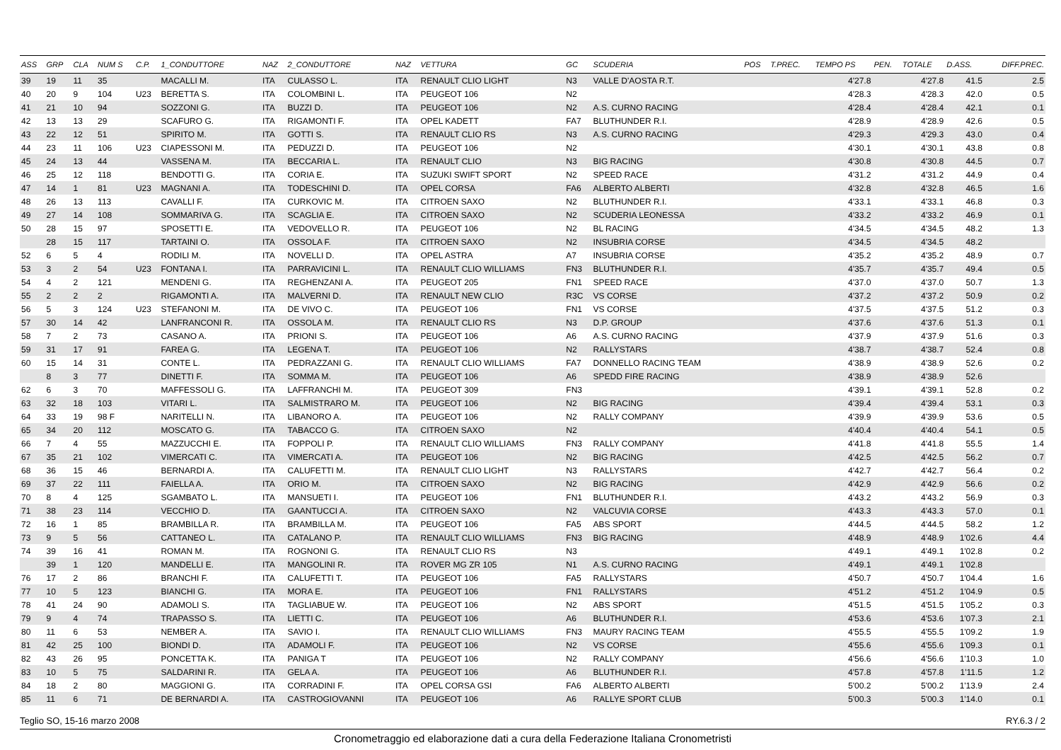| ASS | GRP | CLA | NUM S | C.P. | 1_CONDUTTORE | NAZ | 2_CONDUTTORE | NAZ | VETTURA | GC | SCUDERIA | POS | T.PREC. | TEMPO PS | PEN. | TOTALE | D.ASS. | DIFF.PREC. |
| --- | --- | --- | --- | --- | --- | --- | --- | --- | --- | --- | --- | --- | --- | --- | --- | --- | --- | --- |
| 39 | 19 | 11 | 35 | | MACALLI M. | ITA | CULASSO L. | ITA | RENAULT CLIO LIGHT | N3 | VALLE D'AOSTA R.T. | | | 4'27.8 | | 4'27.8 | 41.5 | 2.5 |
| 40 | 20 | 9 | 104 | U23 | BERETTA S. | ITA | COLOMBINI L. | ITA | PEUGEOT 106 | N2 | | | | 4'28.3 | | 4'28.3 | 42.0 | 0.5 |
| 41 | 21 | 10 | 94 | | SOZZONI G. | ITA | BUZZI D. | ITA | PEUGEOT 106 | N2 | A.S. CURNO RACING | | | 4'28.4 | | 4'28.4 | 42.1 | 0.1 |
| 42 | 13 | 13 | 29 | | SCAFURO G. | ITA | RIGAMONTI F. | ITA | OPEL KADETT | FA7 | BLUTHUNDER R.I. | | | 4'28.9 | | 4'28.9 | 42.6 | 0.5 |
| 43 | 22 | 12 | 51 | | SPIRITO M. | ITA | GOTTI S. | ITA | RENAULT CLIO RS | N3 | A.S. CURNO RACING | | | 4'29.3 | | 4'29.3 | 43.0 | 0.4 |
| 44 | 23 | 11 | 106 | U23 | CIAPESSONI M. | ITA | PEDUZZI D. | ITA | PEUGEOT 106 | N2 | | | | 4'30.1 | | 4'30.1 | 43.8 | 0.8 |
| 45 | 24 | 13 | 44 | | VASSENA M. | ITA | BECCARIA L. | ITA | RENAULT CLIO | N3 | BIG RACING | | | 4'30.8 | | 4'30.8 | 44.5 | 0.7 |
| 46 | 25 | 12 | 118 | | BENDOTTI G. | ITA | CORIA E. | ITA | SUZUKI SWIFT SPORT | N2 | SPEED RACE | | | 4'31.2 | | 4'31.2 | 44.9 | 0.4 |
| 47 | 14 | 1 | 81 | U23 | MAGNANI A. | ITA | TODESCHINI D. | ITA | OPEL CORSA | FA6 | ALBERTO ALBERTI | | | 4'32.8 | | 4'32.8 | 46.5 | 1.6 |
| 48 | 26 | 13 | 113 | | CAVALLI F. | ITA | CURKOVIC M. | ITA | CITROEN SAXO | N2 | BLUTHUNDER R.I. | | | 4'33.1 | | 4'33.1 | 46.8 | 0.3 |
| 49 | 27 | 14 | 108 | | SOMMARIVA G. | ITA | SCAGLIA E. | ITA | CITROEN SAXO | N2 | SCUDERIA LEONESSA | | | 4'33.2 | | 4'33.2 | 46.9 | 0.1 |
| 50 | 28 | 15 | 97 | | SPOSETTI E. | ITA | VEDOVELLO R. | ITA | PEUGEOT 106 | N2 | BL RACING | | | 4'34.5 | | 4'34.5 | 48.2 | 1.3 |
| | 28 | 15 | 117 | | TARTAINI O. | ITA | OSSOLA F. | ITA | CITROEN SAXO | N2 | INSUBRIA CORSE | | | 4'34.5 | | 4'34.5 | 48.2 | |
| 52 | 6 | 5 | 4 | | RODILI M. | ITA | NOVELLI D. | ITA | OPEL ASTRA | A7 | INSUBRIA CORSE | | | 4'35.2 | | 4'35.2 | 48.9 | 0.7 |
| 53 | 3 | 2 | 54 | U23 | FONTANA I. | ITA | PARRAVICINI L. | ITA | RENAULT CLIO WILLIAMS | FN3 | BLUTHUNDER R.I. | | | 4'35.7 | | 4'35.7 | 49.4 | 0.5 |
| 54 | 4 | 2 | 121 | | MENDENI G. | ITA | REGHENZANI A. | ITA | PEUGEOT 205 | FN1 | SPEED RACE | | | 4'37.0 | | 4'37.0 | 50.7 | 1.3 |
| 55 | 2 | 2 | 2 | | RIGAMONTI A. | ITA | MALVERNI D. | ITA | RENAULT NEW CLIO | R3C | VS CORSE | | | 4'37.2 | | 4'37.2 | 50.9 | 0.2 |
| 56 | 5 | 3 | 124 | U23 | STEFANONI M. | ITA | DE VIVO C. | ITA | PEUGEOT 106 | FN1 | VS CORSE | | | 4'37.5 | | 4'37.5 | 51.2 | 0.3 |
| 57 | 30 | 14 | 42 | | LANFRANCONI R. | ITA | OSSOLA M. | ITA | RENAULT CLIO RS | N3 | D.P. GROUP | | | 4'37.6 | | 4'37.6 | 51.3 | 0.1 |
| 58 | 7 | 2 | 73 | | CASANO A. | ITA | PRIONI S. | ITA | PEUGEOT 106 | A6 | A.S. CURNO RACING | | | 4'37.9 | | 4'37.9 | 51.6 | 0.3 |
| 59 | 31 | 17 | 91 | | FAREA G. | ITA | LEGENA T. | ITA | PEUGEOT 106 | N2 | RALLYSTARS | | | 4'38.7 | | 4'38.7 | 52.4 | 0.8 |
| 60 | 15 | 14 | 31 | | CONTE L. | ITA | PEDRAZZANI G. | ITA | RENAULT CLIO WILLIAMS | FA7 | DONNELLO RACING TEAM | | | 4'38.9 | | 4'38.9 | 52.6 | 0.2 |
| | 8 | 3 | 77 | | DINETTI F. | ITA | SOMMA M. | ITA | PEUGEOT 106 | A6 | SPEDD FIRE RACING | | | 4'38.9 | | 4'38.9 | 52.6 | |
| 62 | 6 | 3 | 70 | | MAFFESSOLI G. | ITA | LAFFRANCHI M. | ITA | PEUGEOT 309 | FN3 | | | | 4'39.1 | | 4'39.1 | 52.8 | 0.2 |
| 63 | 32 | 18 | 103 | | VITARI L. | ITA | SALMISTRARO M. | ITA | PEUGEOT 106 | N2 | BIG RACING | | | 4'39.4 | | 4'39.4 | 53.1 | 0.3 |
| 64 | 33 | 19 | 98 F | | NARITELLI N. | ITA | LIBANORO A. | ITA | PEUGEOT 106 | N2 | RALLY COMPANY | | | 4'39.9 | | 4'39.9 | 53.6 | 0.5 |
| 65 | 34 | 20 | 112 | | MOSCATO G. | ITA | TABACCO G. | ITA | CITROEN SAXO | N2 | | | | 4'40.4 | | 4'40.4 | 54.1 | 0.5 |
| 66 | 7 | 4 | 55 | | MAZZUCCHI E. | ITA | FOPPOLI P. | ITA | RENAULT CLIO WILLIAMS | FN3 | RALLY COMPANY | | | 4'41.8 | | 4'41.8 | 55.5 | 1.4 |
| 67 | 35 | 21 | 102 | | VIMERCATI C. | ITA | VIMERCATI A. | ITA | PEUGEOT 106 | N2 | BIG RACING | | | 4'42.5 | | 4'42.5 | 56.2 | 0.7 |
| 68 | 36 | 15 | 46 | | BERNARDI A. | ITA | CALUFETTI M. | ITA | RENAULT CLIO LIGHT | N3 | RALLYSTARS | | | 4'42.7 | | 4'42.7 | 56.4 | 0.2 |
| 69 | 37 | 22 | 111 | | FAIELLA A. | ITA | ORIO M. | ITA | CITROEN SAXO | N2 | BIG RACING | | | 4'42.9 | | 4'42.9 | 56.6 | 0.2 |
| 70 | 8 | 4 | 125 | | SGAMBATO L. | ITA | MANSUETI I. | ITA | PEUGEOT 106 | FN1 | BLUTHUNDER R.I. | | | 4'43.2 | | 4'43.2 | 56.9 | 0.3 |
| 71 | 38 | 23 | 114 | | VECCHIO D. | ITA | GAANTUCCI A. | ITA | CITROEN SAXO | N2 | VALCUVIA CORSE | | | 4'43.3 | | 4'43.3 | 57.0 | 0.1 |
| 72 | 16 | 1 | 85 | | BRAMBILLA R. | ITA | BRAMBILLA M. | ITA | PEUGEOT 106 | FA5 | ABS SPORT | | | 4'44.5 | | 4'44.5 | 58.2 | 1.2 |
| 73 | 9 | 5 | 56 | | CATTANEO L. | ITA | CATALANO P. | ITA | RENAULT CLIO WILLIAMS | FN3 | BIG RACING | | | 4'48.9 | | 4'48.9 | 1'02.6 | 4.4 |
| 74 | 39 | 16 | 41 | | ROMAN M. | ITA | ROGNONI G. | ITA | RENAULT CLIO RS | N3 | | | | 4'49.1 | | 4'49.1 | 1'02.8 | 0.2 |
| | 39 | 1 | 120 | | MANDELLI E. | ITA | MANGOLINI R. | ITA | ROVER MG ZR 105 | N1 | A.S. CURNO RACING | | | 4'49.1 | | 4'49.1 | 1'02.8 | |
| 76 | 17 | 2 | 86 | | BRANCHI F. | ITA | CALUFETTI T. | ITA | PEUGEOT 106 | FA5 | RALLYSTARS | | | 4'50.7 | | 4'50.7 | 1'04.4 | 1.6 |
| 77 | 10 | 5 | 123 | | BIANCHI G. | ITA | MORA E. | ITA | PEUGEOT 106 | FN1 | RALLYSTARS | | | 4'51.2 | | 4'51.2 | 1'04.9 | 0.5 |
| 78 | 41 | 24 | 90 | | ADAMOLI S. | ITA | TAGLIABUE W. | ITA | PEUGEOT 106 | N2 | ABS SPORT | | | 4'51.5 | | 4'51.5 | 1'05.2 | 0.3 |
| 79 | 9 | 4 | 74 | | TRAPASSO S. | ITA | LIETTI C. | ITA | PEUGEOT 106 | A6 | BLUTHUNDER R.I. | | | 4'53.6 | | 4'53.6 | 1'07.3 | 2.1 |
| 80 | 11 | 6 | 53 | | NEMBER A. | ITA | SAVIO I. | ITA | RENAULT CLIO WILLIAMS | FN3 | MAURY RACING TEAM | | | 4'55.5 | | 4'55.5 | 1'09.2 | 1.9 |
| 81 | 42 | 25 | 100 | | BIONDI D. | ITA | ADAMOLI F. | ITA | PEUGEOT 106 | N2 | VS CORSE | | | 4'55.6 | | 4'55.6 | 1'09.3 | 0.1 |
| 82 | 43 | 26 | 95 | | PONCETTA K. | ITA | PANIGA T | ITA | PEUGEOT 106 | N2 | RALLY COMPANY | | | 4'56.6 | | 4'56.6 | 1'10.3 | 1.0 |
| 83 | 10 | 5 | 75 | | SALDARINI R. | ITA | GELA A. | ITA | PEUGEOT 106 | A6 | BLUTHUNDER R.I. | | | 4'57.8 | | 4'57.8 | 1'11.5 | 1.2 |
| 84 | 18 | 2 | 80 | | MAGGIONI G. | ITA | CORRADINI F. | ITA | OPEL CORSA GSI | FA6 | ALBERTO ALBERTI | | | 5'00.2 | | 5'00.2 | 1'13.9 | 2.4 |
| 85 | 11 | 6 | 71 | | DE BERNARDI A. | ITA | CASTROGIOVANNI | ITA | PEUGEOT 106 | A6 | RALLYE SPORT CLUB | | | 5'00.3 | | 5'00.3 | 1'14.0 | 0.1 |
Teglio SO, 15-16 marzo 2008 RY.6.3 / 2
Cronometraggio ed elaborazione dati a cura della Federazione Italiana Cronometristi